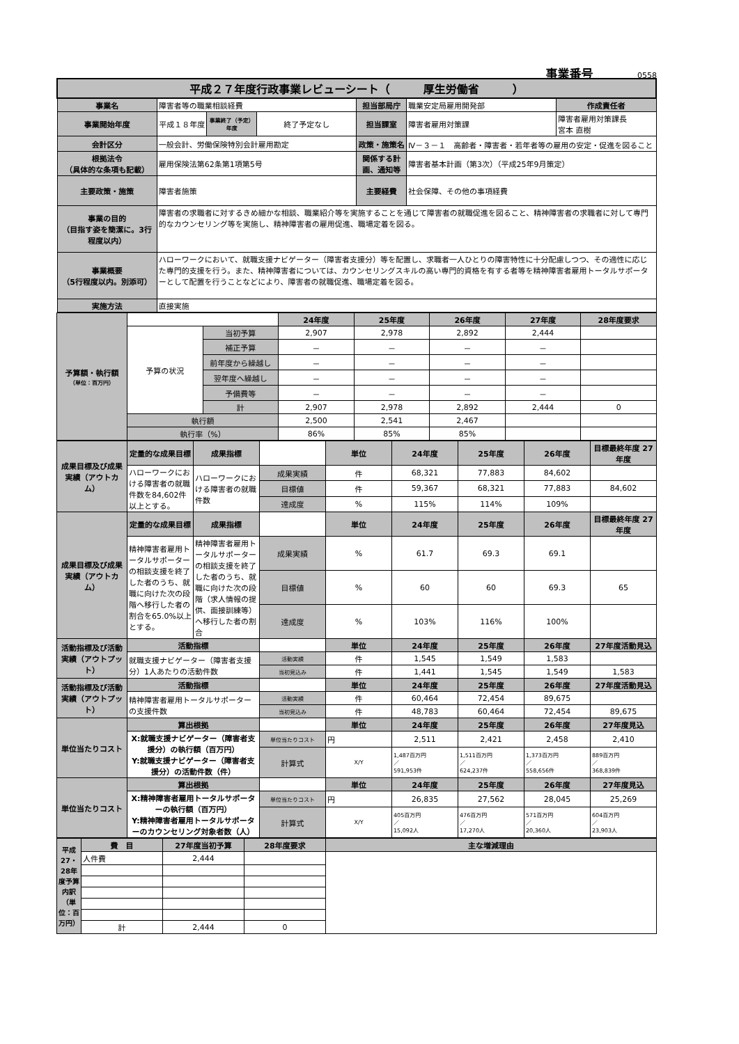事業番号 0558
| 平成２７年度行政事業レビューシート（ 厚生労働省 ） | | | | | | |
| 事業名 | 障害者等の職業相談経費 | | | 担当部局庁 | 職業安定局雇用開発部 | 作成責任者 |
| 事業開始年度 | 平成１８年度 | 事業終了（予定）年度 | 終了予定なし | 担当課室 | 障害者雇用対策課 | 障害者雇用対策課長 宮本 直樹 |
| 会計区分 | 一般会計、労働保険特別会計雇用勘定 | | | 政策・施策名 | Ⅳ－３－１ 高齢者・障害者・若年者等の雇用の安定・促進を図ること | |
| 根拠法令 （具体的な条項も記載） | 雇用保険法第62条第1項第5号 | | | 関係する計画、通知等 | 障害者基本計画（第3次）（平成25年9月策定） | |
| 主要政策・施策 | 障害者施策 | | | 主要経費 | 社会保障、その他の事項経費 | |
| 事業の目的 （目指す姿を簡潔に。3行程度以内） | 障害者の求職者に対するきめ細かな相談、職業紹介等を実施することを通じて障害者の就職促進を図ること、精神障害者の求職者に対して専門的なカウンセリング等を実施し、精神障害者の雇用促進、職場定着を図る。 | | | | | |
| 事業概要 （5行程度以内。別添可） | ハローワークにおいて、就職支援ナビゲーター（障害者支援分）等を配置し、求職者一人ひとりの障害特性に十分配慮しつつ、その適性に応じた専門的支援を行う。また、精神障害者については、カウンセリングスキルの高い専門的資格を有する者等を精神障害者雇用トータルサポーターとして配置を行うことなどにより、障害者の就職促進、職場定着を図る。 | | | | | |
| 実施方法 | 直接実施 | | | | | |
| 予算額・執行額 （単位：百万円） | | | 24年度 | 25年度 | 26年度 | 27年度 | 28年度要求 |
| | 予算の状況 | 当初予算 | 2,907 | 2,978 | 2,892 | 2,444 | |
| | | 補正予算 | － | － | － | － | |
| | | 前年度から繰越し | － | － | － | － | |
| | | 翌年度へ繰越し | － | － | － | － | |
| | | 予備費等 | － | － | － | － | |
| | | 計 | 2,907 | 2,978 | 2,892 | 2,444 | 0 |
| | 執行額 | | 2,500 | 2,541 | 2,467 | | |
| | 執行率（%） | | 86% | 85% | 85% | | |
| 成果目標及び成果実績（アウトカム） | 定量的な成果目標 | 成果指標 | | 単位 | 24年度 | 25年度 | 26年度 | 目標最終年度 27 年度 |
| | ハローワークにおける障害者の就職件数を84,602件以上とする。 | ハローワークにおける障害者の就職件数 | 成果実績 | 件 | 68,321 | 77,883 | 84,602 | |
| | | | 目標値 | 件 | 59,367 | 68,321 | 77,883 | 84,602 |
| | | | 達成度 | % | 115% | 114% | 109% | |
| 成果目標及び成果実績（アウトカム） | 定量的な成果目標 | 成果指標 | | 単位 | 24年度 | 25年度 | 26年度 | 目標最終年度 27 年度 |
| | 精神障害者雇用トータルサポーターの相談支援を終了した者のうち、就職に向けた次の段階へ移行した者の割合を65.0%以上とする。 | 精神障害者雇用トータルサポーターの相談支援を終了した者のうち、就職に向けた次の段階（求人情報の提供、面接訓練等）へ移行した者の割合 | 成果実績 | % | 61.7 | 69.3 | 69.1 | |
| | | | 目標値 | % | 60 | 60 | 69.3 | 65 |
| | | | 達成度 | % | 103% | 116% | 100% | |
| 活動指標及び活動実績（アウトプット） | 活動指標 | | | 単位 | 24年度 | 25年度 | 26年度 | 27年度活動見込 |
| | 就職支援ナビゲーター（障害者支援分）1人あたりの活動件数 | | 活動実績 | 件 | 1,545 | 1,549 | 1,583 | |
| | | | 当初見込み | 件 | 1,441 | 1,545 | 1,549 | 1,583 |
| 活動指標及び活動実績（アウトプット） | 活動指標 | | | 単位 | 24年度 | 25年度 | 26年度 | 27年度活動見込 |
| | 精神障害者雇用トータルサポーターの支援件数 | | 活動実績 | 件 | 60,464 | 72,454 | 89,675 | |
| | | | 当初見込み | 件 | 48,783 | 60,464 | 72,454 | 89,675 |
| 単位当たりコスト | 算出根拠 | | | 単位 | 24年度 | 25年度 | 26年度 | 27年度見込 |
| | X:就職支援ナビゲーター（障害者支援分）の執行額（百万円） Y:就職支援ナビゲーター（障害者支援分）の活動件数（件） | | 単位当たりコスト | 円 | 2,511 | 2,421 | 2,458 | 2,410 |
| | | | 計算式 | X/Y | 1,487百万円 ／ 591,953件 | 1,511百万円 ／ 624,237件 | 1,373百万円 ／ 558,656件 | 889百万円 ／ 368,839件 |
| 単位当たりコスト | 算出根拠 | | | 単位 | 24年度 | 25年度 | 26年度 | 27年度見込 |
| | X:精神障害者雇用トータルサポーターの執行額（百万円） Y:精神障害者雇用トータルサポーターのカウンセリング対象者数（人） | | 単位当たりコスト | 円 | 26,835 | 27,562 | 28,045 | 25,269 |
| | | | 計算式 | X/Y | 405百万円 ／ 15,092人 | 476百万円 ／ 17,270人 | 571百万円 ／ 20,360人 | 604百万円 ／ 23,903人 |
| 平成27・28年度予算内訳（単位：百万円） | 費 目 | 27年度当初予算 | 28年度要求 | 主な増減理由 |
| --- | --- | --- | --- | --- |
| | 人件費 | 2,444 | | |
| | 計 | 2,444 | 0 | |